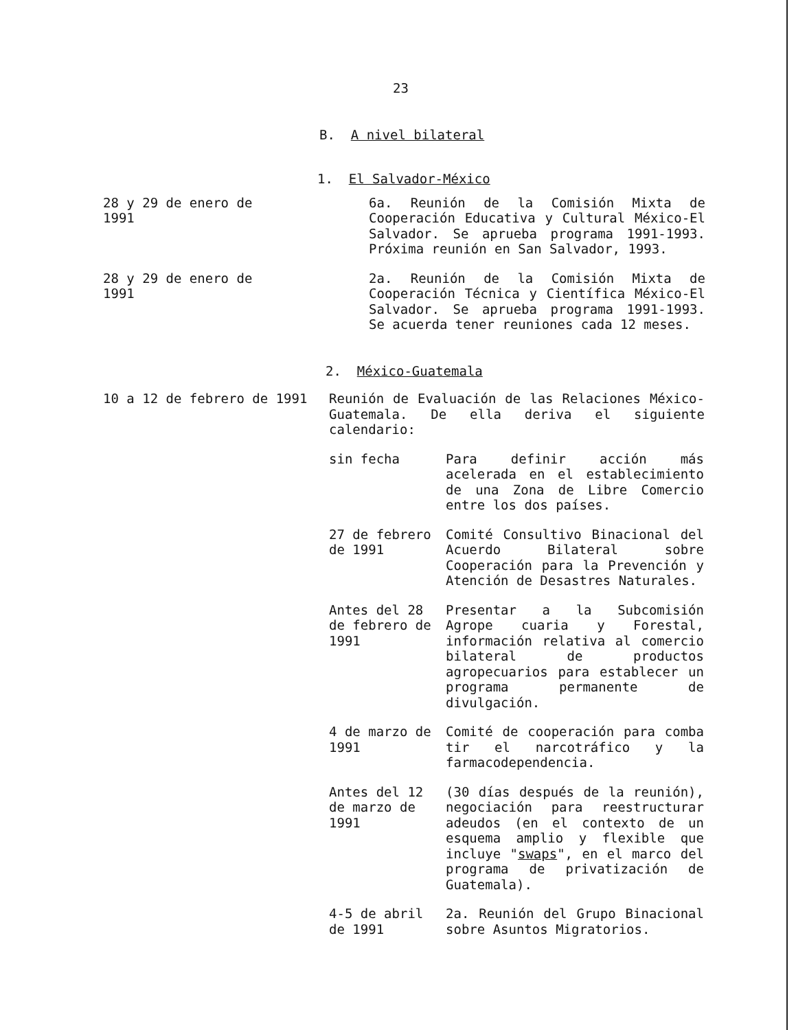23
B. A nivel bilateral
1. El Salvador-México
28 y 29 de enero de 1991 6a. Reunión de la Comisión Mixta de Cooperación Educativa y Cultural México-El Salvador. Se aprueba programa 1991-1993. Próxima reunión en San Salvador, 1993.
28 y 29 de enero de 1991 2a. Reunión de la Comisión Mixta de Cooperación Técnica y Científica México-El Salvador. Se aprueba programa 1991-1993. Se acuerda tener reuniones cada 12 meses.
2. México-Guatemala
10 a 12 de febrero de 1991 Reunión de Evaluación de las Relaciones México-Guatemala. De ella deriva el siguiente calendario:
sin fecha Para definir acción más acelerada en el establecimiento de una Zona de Libre Comercio entre los dos países.
27 de febrero de 1991
Comité Consultivo Binacional del Acuerdo Bilateral sobre Cooperación para la Prevención y Atención de Desastres Naturales.
Antes del 28 de febrero de 1991
Presentar a la Subcomisión Agrope cuaria y Forestal, información relativa al comercio bilateral de productos agropecuarios para establecer un programa permanente de divulgación.
4 de marzo de 1991
Comité de cooperación para comba tir el narcotráfico y la farmacodependencia.
Antes del 12 de marzo de 1991
(30 días después de la reunión), negociación para reestructurar adeudos (en el contexto de un esquema amplio y flexible que incluye "swaps", en el marco del programa de privatización de Guatemala).
4-5 de abril de 1991
2a. Reunión del Grupo Binacional sobre Asuntos Migratorios.